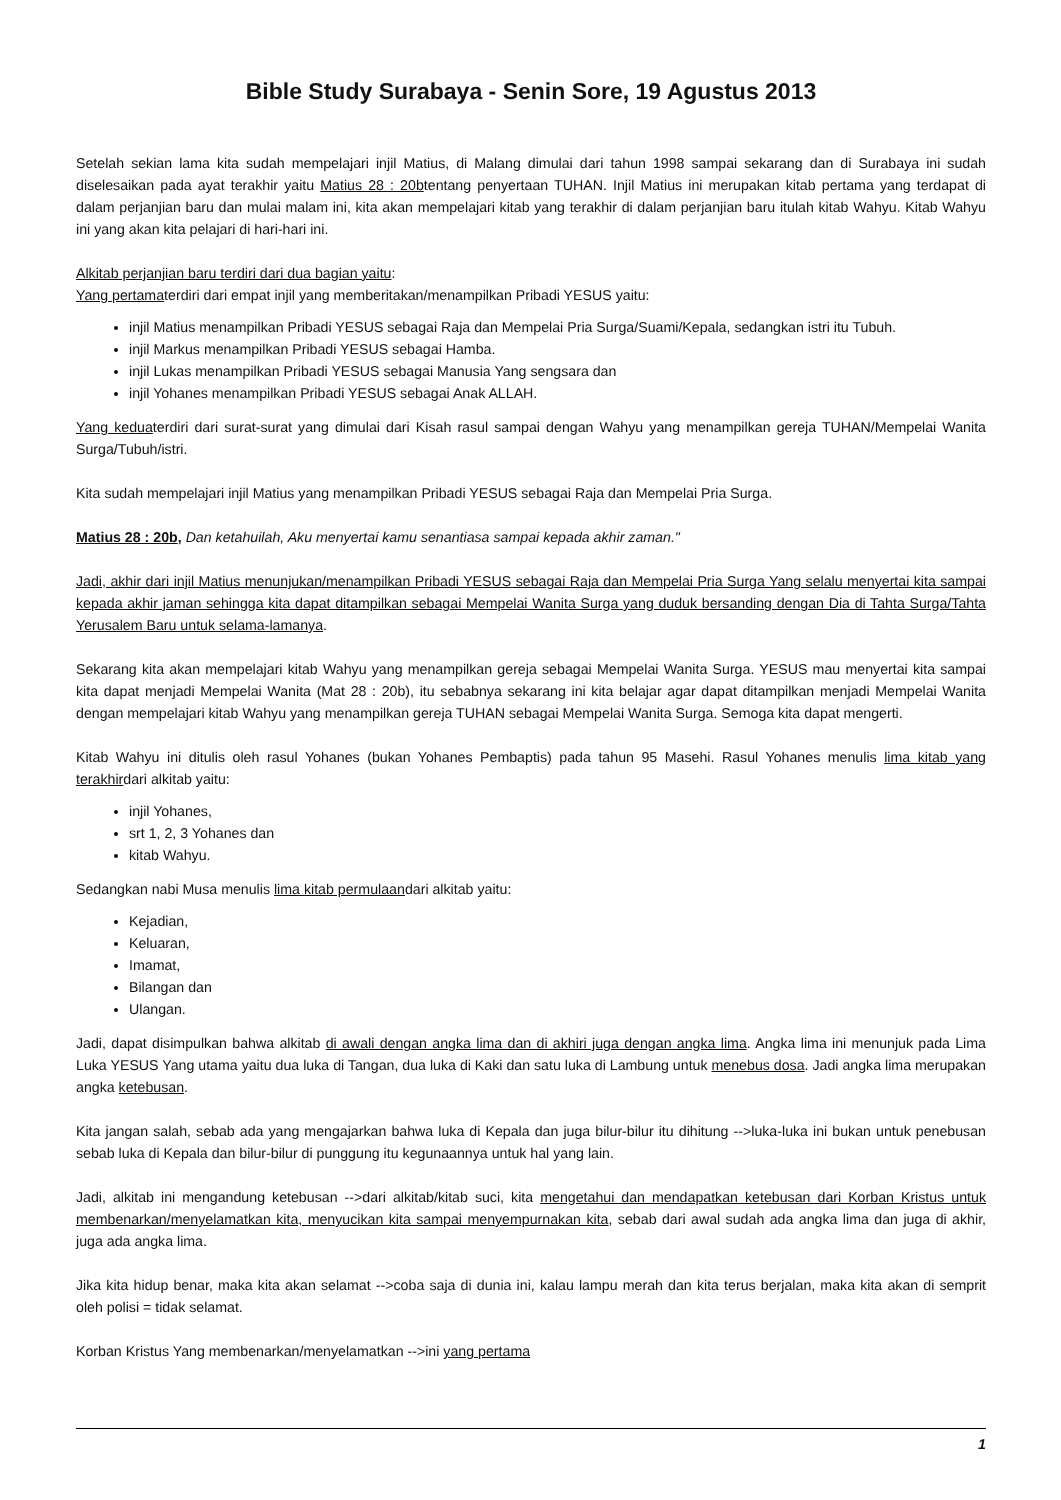Bible Study Surabaya - Senin Sore, 19 Agustus 2013
Setelah sekian lama kita sudah mempelajari injil Matius, di Malang dimulai dari tahun 1998 sampai sekarang dan di Surabaya ini sudah diselesaikan pada ayat terakhir yaitu Matius 28 : 20btentang penyertaan TUHAN. Injil Matius ini merupakan kitab pertama yang terdapat di dalam perjanjian baru dan mulai malam ini, kita akan mempelajari kitab yang terakhir di dalam perjanjian baru itulah kitab Wahyu. Kitab Wahyu ini yang akan kita pelajari di hari-hari ini.
Alkitab perjanjian baru terdiri dari dua bagian yaitu:
Yang pertamaterdiri dari empat injil yang memberitakan/menampilkan Pribadi YESUS yaitu:
injil Matius menampilkan Pribadi YESUS sebagai Raja dan Mempelai Pria Surga/Suami/Kepala, sedangkan istri itu Tubuh.
injil Markus menampilkan Pribadi YESUS sebagai Hamba.
injil Lukas menampilkan Pribadi YESUS sebagai Manusia Yang sengsara dan
injil Yohanes menampilkan Pribadi YESUS sebagai Anak ALLAH.
Yang keduaterdiri dari surat-surat yang dimulai dari Kisah rasul sampai dengan Wahyu yang menampilkan gereja TUHAN/Mempelai Wanita Surga/Tubuh/istri.
Kita sudah mempelajari injil Matius yang menampilkan Pribadi YESUS sebagai Raja dan Mempelai Pria Surga.
Matius 28 : 20b, Dan ketahuilah, Aku menyertai kamu senantiasa sampai kepada akhir zaman."
Jadi, akhir dari injil Matius menunjukan/menampilkan Pribadi YESUS sebagai Raja dan Mempelai Pria Surga Yang selalu menyertai kita sampai kepada akhir jaman sehingga kita dapat ditampilkan sebagai Mempelai Wanita Surga yang duduk bersanding dengan Dia di Tahta Surga/Tahta Yerusalem Baru untuk selama-lamanya.
Sekarang kita akan mempelajari kitab Wahyu yang menampilkan gereja sebagai Mempelai Wanita Surga. YESUS mau menyertai kita sampai kita dapat menjadi Mempelai Wanita (Mat 28 : 20b), itu sebabnya sekarang ini kita belajar agar dapat ditampilkan menjadi Mempelai Wanita dengan mempelajari kitab Wahyu yang menampilkan gereja TUHAN sebagai Mempelai Wanita Surga. Semoga kita dapat mengerti.
Kitab Wahyu ini ditulis oleh rasul Yohanes (bukan Yohanes Pembaptis) pada tahun 95 Masehi. Rasul Yohanes menulis lima kitab yang terakhirdari alkitab yaitu:
injil Yohanes,
srt 1, 2, 3 Yohanes dan
kitab Wahyu.
Sedangkan nabi Musa menulis lima kitab permulaandari alkitab yaitu:
Kejadian,
Keluaran,
Imamat,
Bilangan dan
Ulangan.
Jadi, dapat disimpulkan bahwa alkitab di awali dengan angka lima dan di akhiri juga dengan angka lima. Angka lima ini menunjuk pada Lima Luka YESUS Yang utama yaitu dua luka di Tangan, dua luka di Kaki dan satu luka di Lambung untuk menebus dosa. Jadi angka lima merupakan angka ketebusan.
Kita jangan salah, sebab ada yang mengajarkan bahwa luka di Kepala dan juga bilur-bilur itu dihitung -->luka-luka ini bukan untuk penebusan sebab luka di Kepala dan bilur-bilur di punggung itu kegunaannya untuk hal yang lain.
Jadi, alkitab ini mengandung ketebusan -->dari alkitab/kitab suci, kita mengetahui dan mendapatkan ketebusan dari Korban Kristus untuk membenarkan/menyelamatkan kita, menyucikan kita sampai menyempurnakan kita, sebab dari awal sudah ada angka lima dan juga di akhir, juga ada angka lima.
Jika kita hidup benar, maka kita akan selamat -->coba saja di dunia ini, kalau lampu merah dan kita terus berjalan, maka kita akan di semprit oleh polisi = tidak selamat.
Korban Kristus Yang membenarkan/menyelamatkan -->ini yang pertama
1